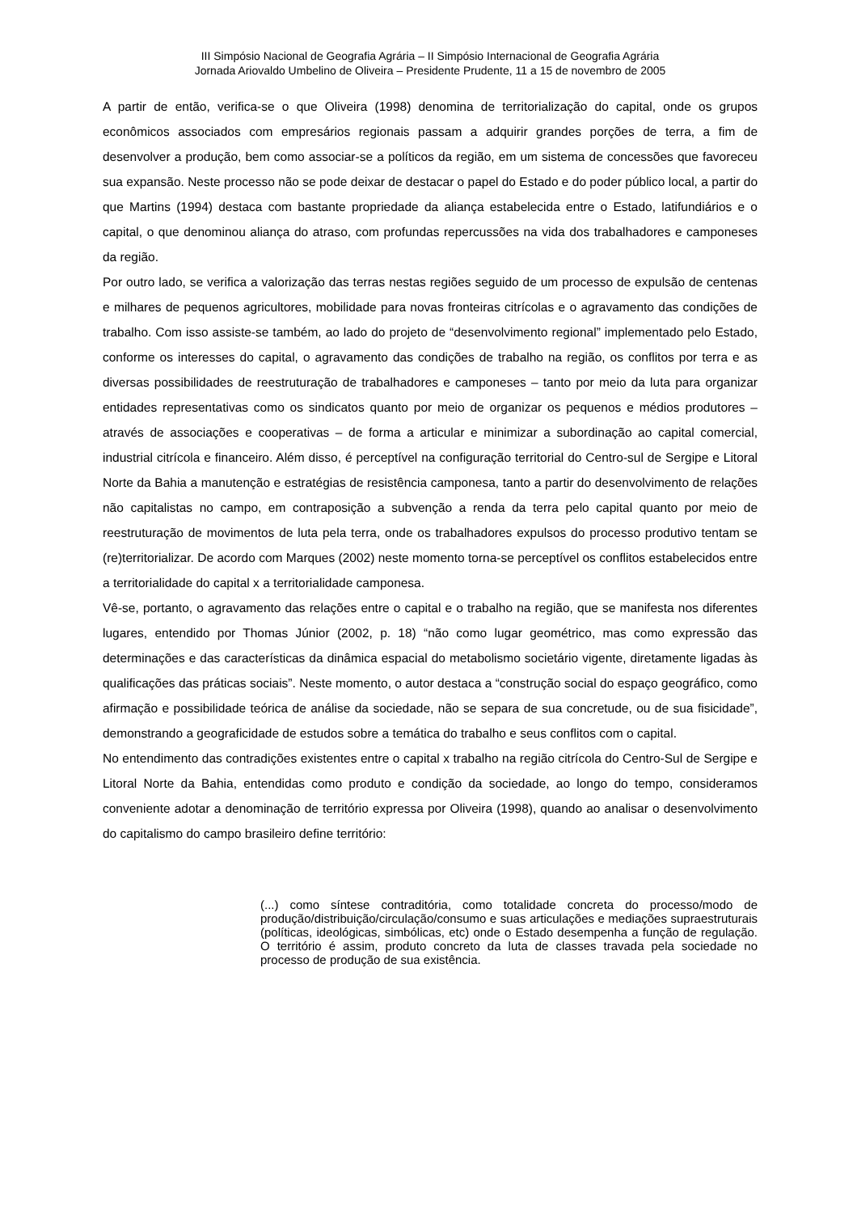III Simpósio Nacional de Geografia Agrária – II Simpósio Internacional de Geografia Agrária
Jornada Ariovaldo Umbelino de Oliveira – Presidente Prudente, 11 a 15 de novembro de 2005
A partir de então, verifica-se o que Oliveira (1998) denomina de territorialização do capital, onde os grupos econômicos associados com empresários regionais passam a adquirir grandes porções de terra, a fim de desenvolver a produção, bem como associar-se a políticos da região, em um sistema de concessões que favoreceu sua expansão. Neste processo não se pode deixar de destacar o papel do Estado e do poder público local, a partir do que Martins (1994) destaca com bastante propriedade da aliança estabelecida entre o Estado, latifundiários e o capital, o que denominou aliança do atraso, com profundas repercussões na vida dos trabalhadores e camponeses da região.
Por outro lado, se verifica a valorização das terras nestas regiões seguido de um processo de expulsão de centenas e milhares de pequenos agricultores, mobilidade para novas fronteiras citrícolas e o agravamento das condições de trabalho. Com isso assiste-se também, ao lado do projeto de “desenvolvimento regional” implementado pelo Estado, conforme os interesses do capital, o agravamento das condições de trabalho na região, os conflitos por terra e as diversas possibilidades de reestruturação de trabalhadores e camponeses – tanto por meio da luta para organizar entidades representativas como os sindicatos quanto por meio de organizar os pequenos e médios produtores – através de associações e cooperativas – de forma a articular e minimizar a subordinação ao capital comercial, industrial citrícola e financeiro. Além disso, é perceptível na configuração territorial do Centro-sul de Sergipe e Litoral Norte da Bahia a manutenção e estratégias de resistência camponesa, tanto a partir do desenvolvimento de relações não capitalistas no campo, em contraposição a subvenção a renda da terra pelo capital quanto por meio de reestruturação de movimentos de luta pela terra, onde os trabalhadores expulsos do processo produtivo tentam se (re)territorializar. De acordo com Marques (2002) neste momento torna-se perceptível os conflitos estabelecidos entre a territorialidade do capital x a territorialidade camponesa.
Vê-se, portanto, o agravamento das relações entre o capital e o trabalho na região, que se manifesta nos diferentes lugares, entendido por Thomas Júnior (2002, p. 18) “não como lugar geométrico, mas como expressão das determinações e das características da dinâmica espacial do metabolismo societário vigente, diretamente ligadas às qualificações das práticas sociais”. Neste momento, o autor destaca a “construção social do espaço geográfico, como afirmação e possibilidade teórica de análise da sociedade, não se separa de sua concretude, ou de sua fisicidade”, demonstrando a geograficidade de estudos sobre a temática do trabalho e seus conflitos com o capital.
No entendimento das contradições existentes entre o capital x trabalho na região citrícola do Centro-Sul de Sergipe e Litoral Norte da Bahia, entendidas como produto e condição da sociedade, ao longo do tempo, consideramos conveniente adotar a denominação de território expressa por Oliveira (1998), quando ao analisar o desenvolvimento do capitalismo do campo brasileiro define território:
(...) como síntese contraditória, como totalidade concreta do processo/modo de produção/distribuição/circulação/consumo e suas articulações e mediações supraestruturais (políticas, ideológicas, simbólicas, etc) onde o Estado desempenha a função de regulação. O território é assim, produto concreto da luta de classes travada pela sociedade no processo de produção de sua existência.